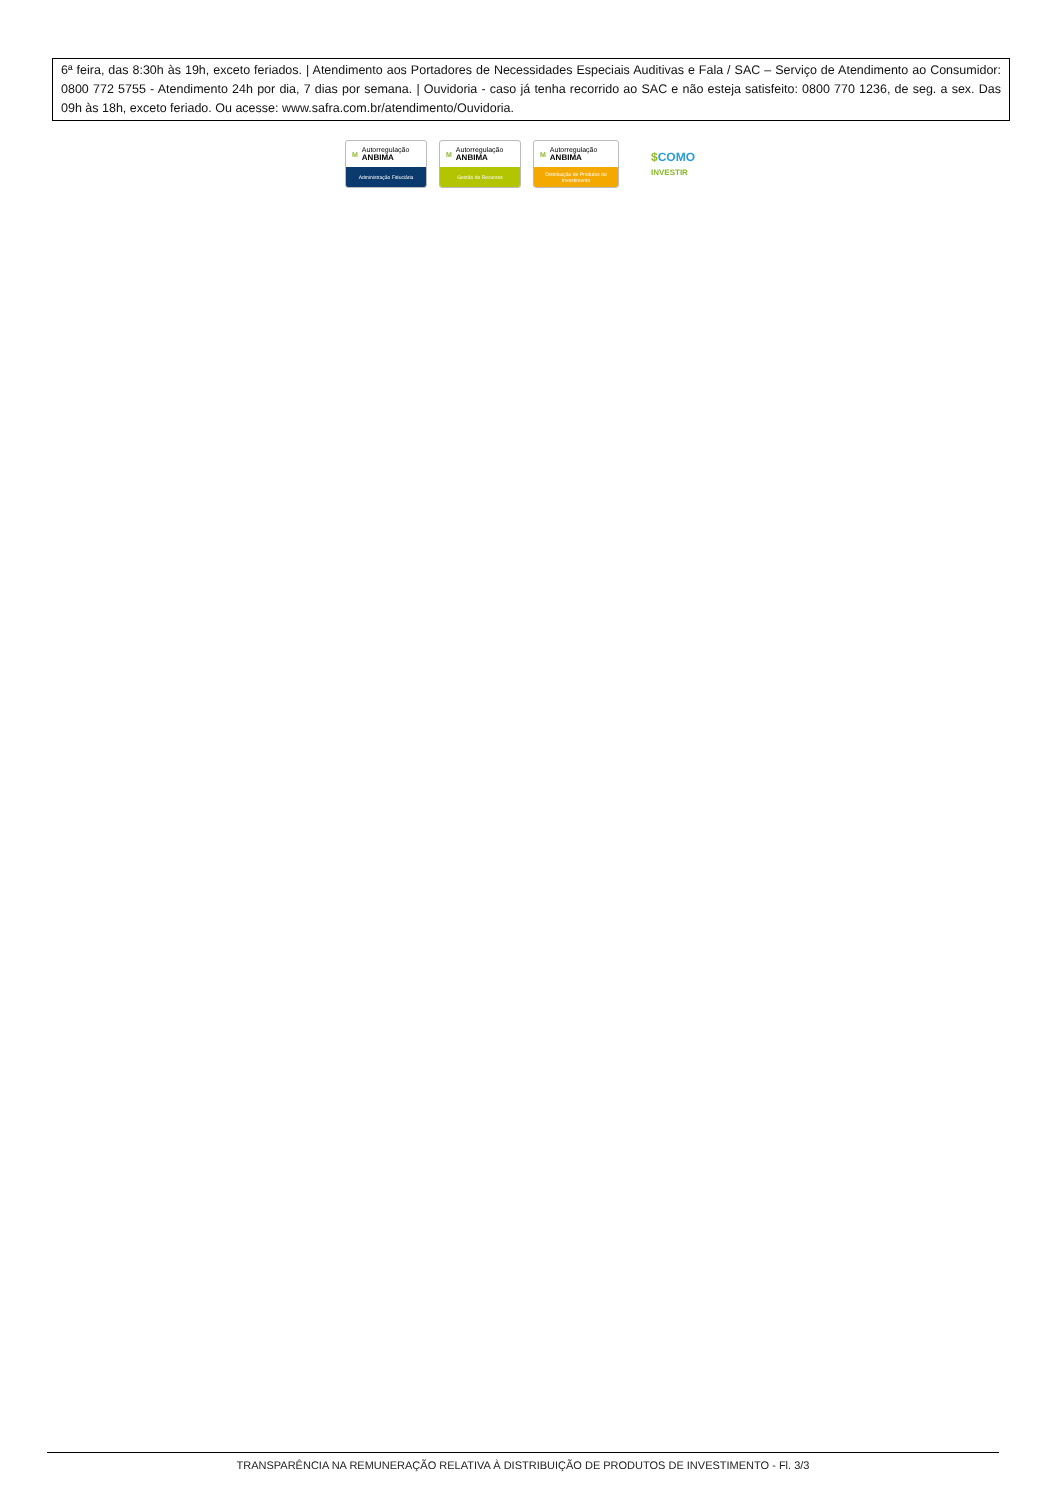6ª feira, das 8:30h às 19h, exceto feriados. | Atendimento aos Portadores de Necessidades Especiais Auditivas e Fala / SAC – Serviço de Atendimento ao Consumidor: 0800 772 5755 - Atendimento 24h por dia, 7 dias por semana. | Ouvidoria - caso já tenha recorrido ao SAC e não esteja satisfeito: 0800 770 1236, de seg. a sex. Das 09h às 18h, exceto feriado. Ou acesse: www.safra.com.br/atendimento/Ouvidoria.
M Autorregulação
ANBIMA
Administração Fiduciária
M Autorregulação
ANBIMA
Gestão de Recursos
M Autorregulação
ANBIMA
Distribuição de Produtos de Investimento
$COMO
INVESTIR
TRANSPARÊNCIA NA REMUNERAÇÃO RELATIVA À DISTRIBUIÇÃO DE PRODUTOS DE INVESTIMENTO - Fl. 3/3